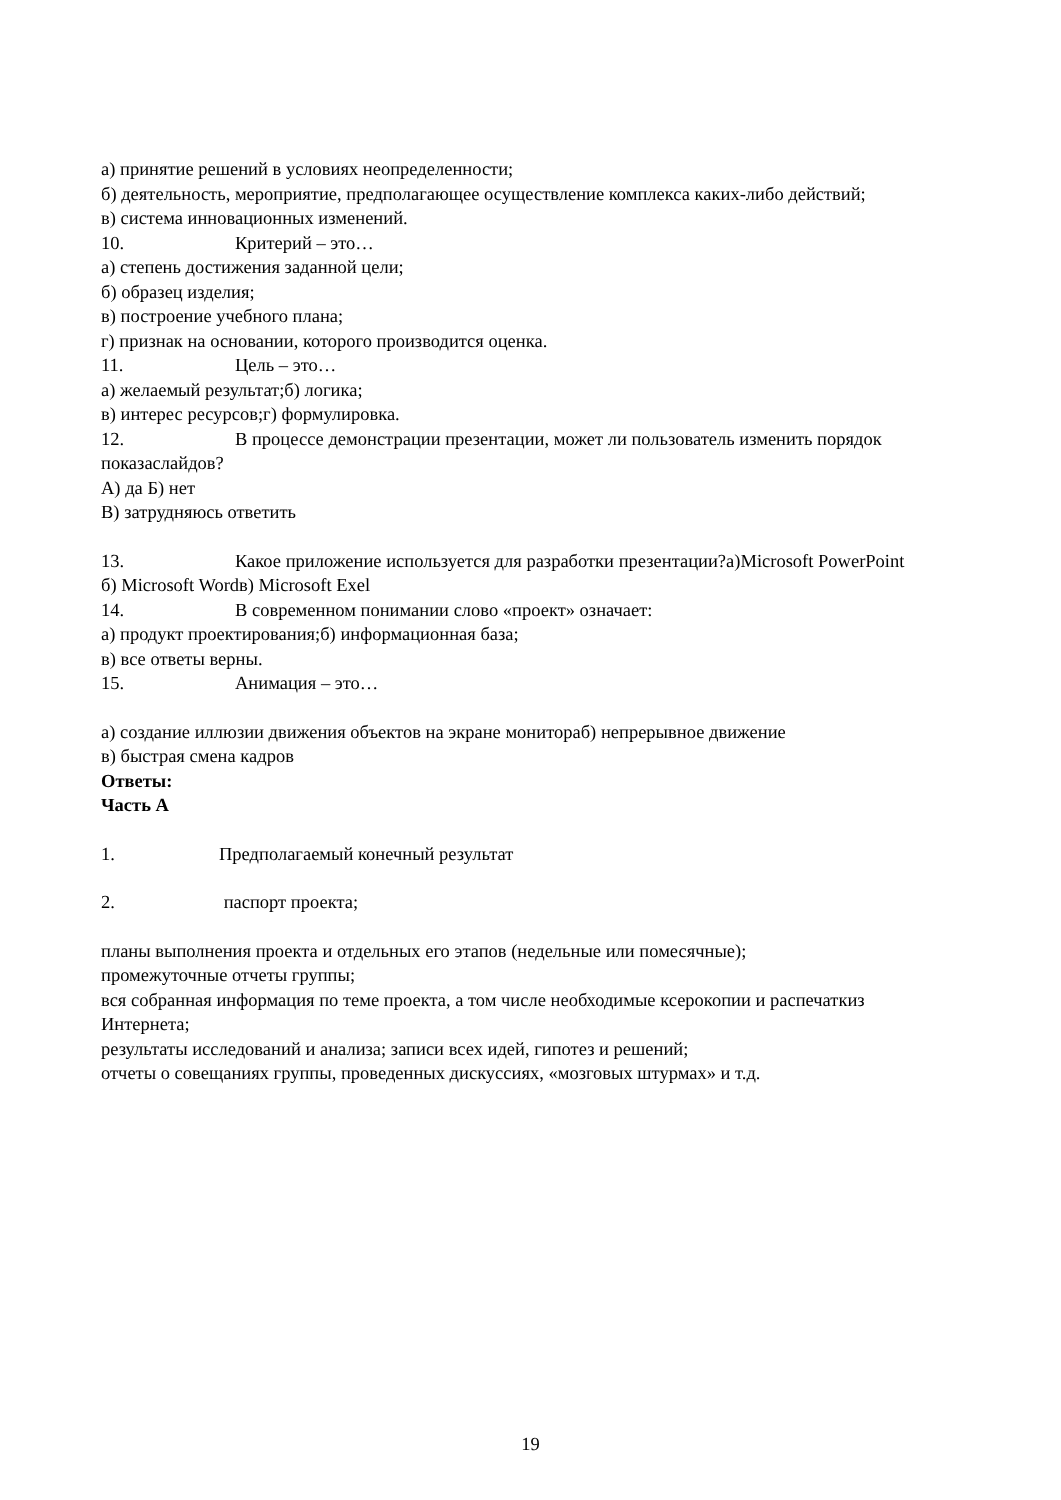а) принятие решений в условиях неопределенности;
б) деятельность, мероприятие, предполагающее осуществление комплекса каких-либо действий;
в) система инновационных изменений.
10. Критерий – это…
а) степень достижения заданной цели;
б) образец изделия;
в) построение учебного плана;
г) признак на основании, которого производится оценка.
11. Цель – это…
а) желаемый результат;б) логика;
в) интерес ресурсов;г) формулировка.
12. В процессе демонстрации презентации, может ли пользователь изменить порядок показаслайдов?
А) да Б) нет
В) затрудняюсь ответить
13. Какое приложение используется для разработки презентации?а)Microsoft PowerPoint
б) Microsoft Wordв) Microsoft Exel
14. В современном понимании слово «проект» означает:
а) продукт проектирования;б) информационная база;
в) все ответы верны.
15. Анимация – это…
а) создание иллюзии движения объектов на экране монитораб) непрерывное движение
в) быстрая смена кадров
Ответы:
Часть А
1. Предполагаемый конечный результат
2. паспорт проекта;
планы выполнения проекта и отдельных его этапов (недельные или помесячные);
промежуточные отчеты группы;
вся собранная информация по теме проекта, а том числе необходимые ксерокопии и распечаткиз Интернета;
результаты исследований и анализа; записи всех идей, гипотез и решений;
отчеты о совещаниях группы, проведенных дискуссиях, «мозговых штурмах» и т.д.
19